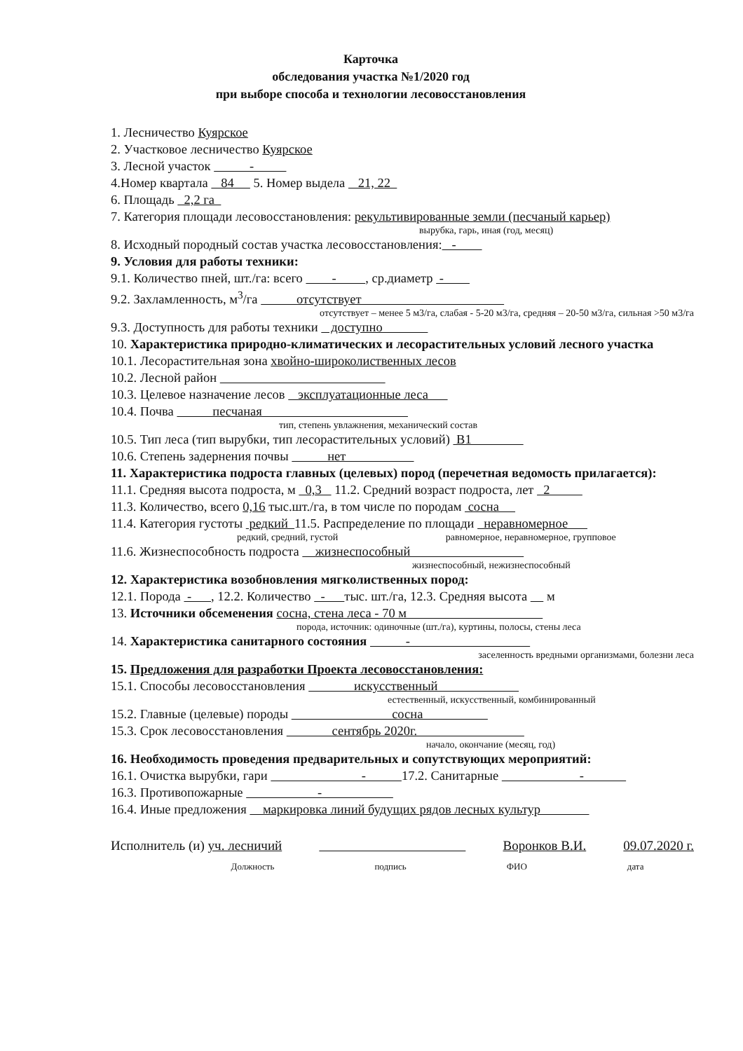Карточка
обследования участка №1/2020 год
при выборе способа и технологии лесовосстановления
1. Лесничество Куярское
2. Участковое лесничество Куярское
3. Лесной участок -
4.Номер квартала 84 5. Номер выдела 21, 22
6. Площадь 2,2 га
7. Категория площади лесовосстановления: рекультивированные земли (песчаный карьер)
вырубка, гарь, иная (год, месяц)
8. Исходный породный состав участка лесовосстановления: -
9. Условия для работы техники:
9.1. Количество пней, шт./га: всего - , ср.диаметр -
9.2. Захламленность, м<sup>3</sup>/га отсутствует
отсутствует – менее 5 м3/га, слабая - 5-20 м3/га, средняя – 20-50 м3/га, сильная >50 м3/га
9.3. Доступность для работы техники доступно
10. Характеристика природно-климатических и лесорастительных условий лесного участка
10.1. Лесорастительная зона хвойно-широколиственных лесов
10.2. Лесной район
10.3. Целевое назначение лесов эксплуатационные леса
10.4. Почва песчаная
тип, степень увлажнения, механический состав
10.5. Тип леса (тип вырубки, тип лесорастительных условий) В1
10.6. Степень задернения почвы нет
11. Характеристика подроста главных (целевых) пород (перечетная ведомость прилагается):
11.1. Средняя высота подроста, м 0,3 11.2. Средний возраст подроста, лет 2
11.3. Количество, всего 0,16 тыс.шт./га, в том числе по породам сосна
11.4. Категория густоты редкий 11.5. Распределение по площади неравномерное
редкий, средний, густой равномерное, неравномерное, групповое
11.6. Жизнеспособность подроста жизнеспособный
жизнеспособный, нежизнеспособный
12. Характеристика возобновления мягколиственных пород:
12.1. Порода - , 12.2. Количество - тыс. шт./га, 12.3. Средняя высота м
13. Источники обсеменения сосна, стена леса - 70 м
порода, источник: одиночные (шт./га), куртины, полосы, стены леса
14. Характеристика санитарного состояния -
заселенность вредными организмами, болезни леса
15. Предложения для разработки Проекта лесовосстановления:
15.1. Способы лесовосстановления искусственный
естественный, искусственный, комбинированный
15.2. Главные (целевые) породы сосна
15.3. Срок лесовосстановления сентябрь 2020г.
начало, окончание (месяц, год)
16. Необходимость проведения предварительных и сопутствующих мероприятий:
16.1. Очистка вырубки, гари - 17.2. Санитарные -
16.3. Противопожарные -
16.4. Иные предложения маркировка линий будущих рядов лесных культур
Исполнитель (и) уч. лесничий Воронков В.И. 09.07.2020 г.
Должность подпись ФИО дата